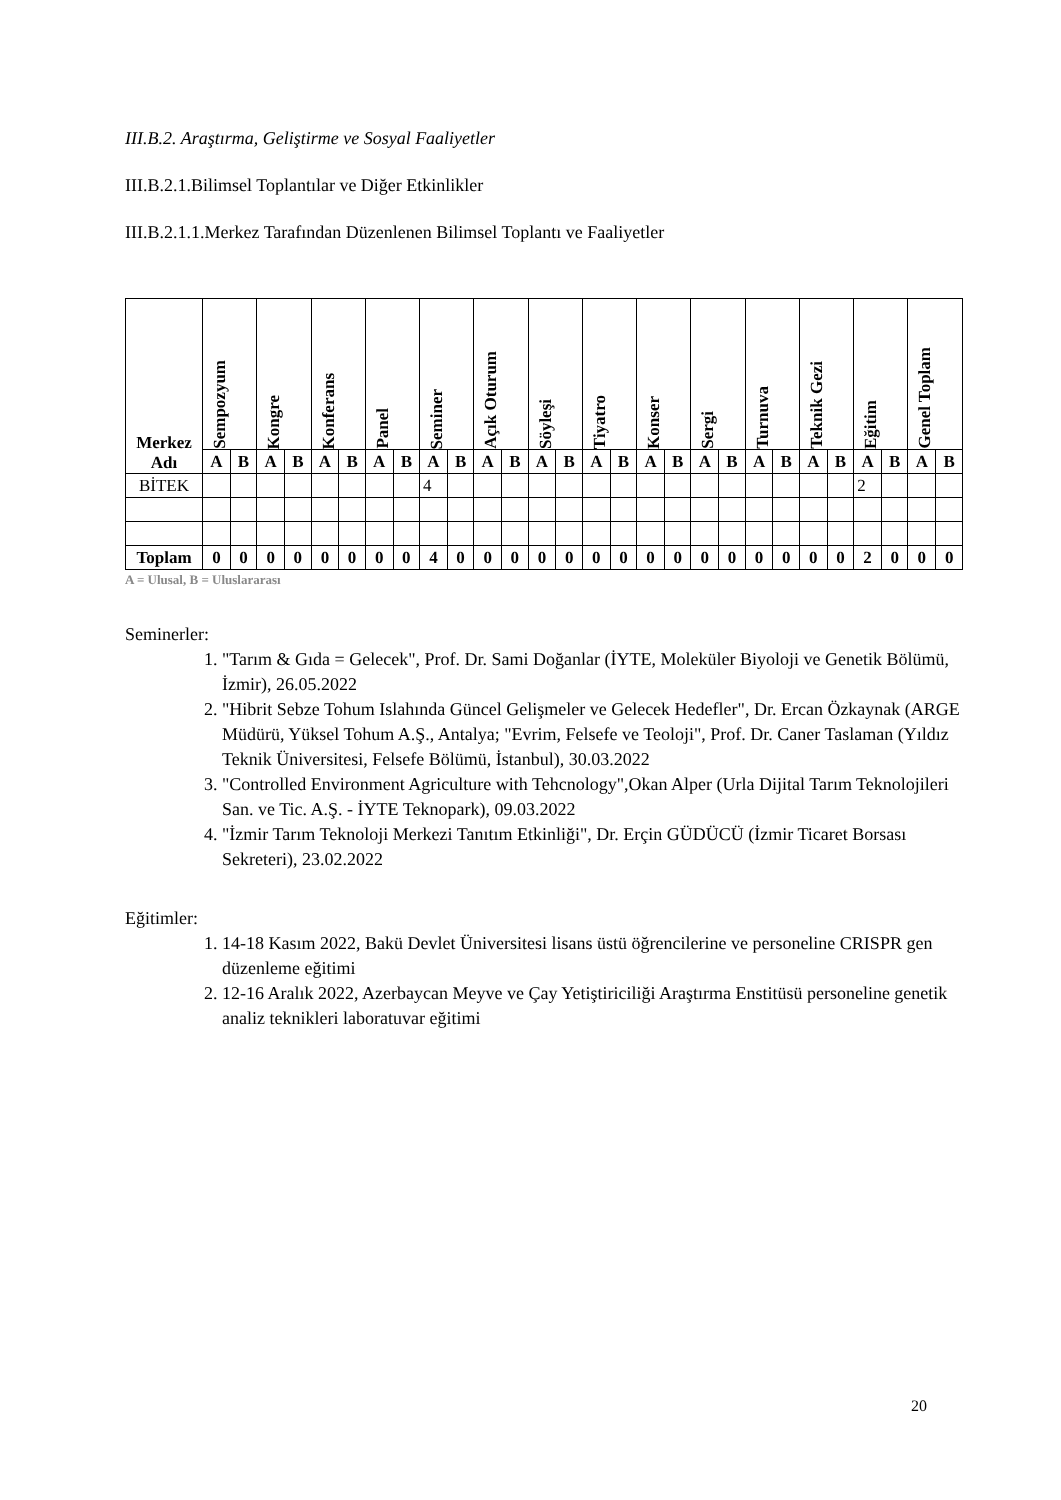III.B.2. Araştırma, Geliştirme ve Sosyal Faaliyetler
III.B.2.1.Bilimsel Toplantılar ve Diğer Etkinlikler
III.B.2.1.1.Merkez Tarafından Düzenlenen Bilimsel Toplantı ve Faaliyetler
| Merkez Adı | Sempozyum | | Kongre | | Konferans | | Panel | | Seminer | | Açık Oturum | | Söyleşi | | Tiyatro | | Konser | | Sergi | | Turnuva | | Teknik Gezi | | Eğitim | | Genel Toplam | |
| --- | --- | --- | --- | --- | --- | --- | --- | --- | --- | --- | --- | --- | --- | --- | --- | --- | --- | --- | --- | --- | --- | --- | --- | --- | --- | --- | --- | --- |
| | A | B | A | B | A | B | A | B | A | B | A | B | A | B | A | B | A | B | A | B | A | B | A | B | A | B | A | B |
| BİTEK | | | | | | | | | 4 | | | | | | | | | | | | | | | | 2 | | | |
| Toplam | 0 | 0 | 0 | 0 | 0 | 0 | 0 | 0 | 4 | 0 | 0 | 0 | 0 | 0 | 0 | 0 | 0 | 0 | 0 | 0 | 0 | 0 | 0 | 0 | 2 | 0 | 0 | 0 |
A = Ulusal, B = Uluslararası
Seminerler:
1. "Tarım & Gıda = Gelecek", Prof. Dr. Sami Doğanlar (İYTE, Moleküler Biyoloji ve Genetik Bölümü, İzmir), 26.05.2022
2. "Hibrit Sebze Tohum Islahında Güncel Gelişmeler ve Gelecek Hedefler", Dr. Ercan Özkaynak (ARGE Müdürü, Yüksel Tohum A.Ş., Antalya; "Evrim, Felsefe ve Teoloji", Prof. Dr. Caner Taslaman (Yıldız Teknik Üniversitesi, Felsefe Bölümü, İstanbul), 30.03.2022
3. "Controlled Environment Agriculture with Tehcnology",Okan Alper (Urla Dijital Tarım Teknolojileri San. ve Tic. A.Ş. - İYTE Teknopark), 09.03.2022
4. "İzmir Tarım Teknoloji Merkezi Tanıtım Etkinliği", Dr. Erçin GÜDÜCÜ (İzmir Ticaret Borsası Sekreteri), 23.02.2022
Eğitimler:
1. 14-18 Kasım 2022, Bakü Devlet Üniversitesi lisans üstü öğrencilerine ve personeline CRISPR gen düzenleme eğitimi
2. 12-16 Aralık 2022, Azerbaycan Meyve ve Çay Yetiştiriciliği Araştırma Enstitüsü personeline genetik analiz teknikleri laboratuvar eğitimi
20